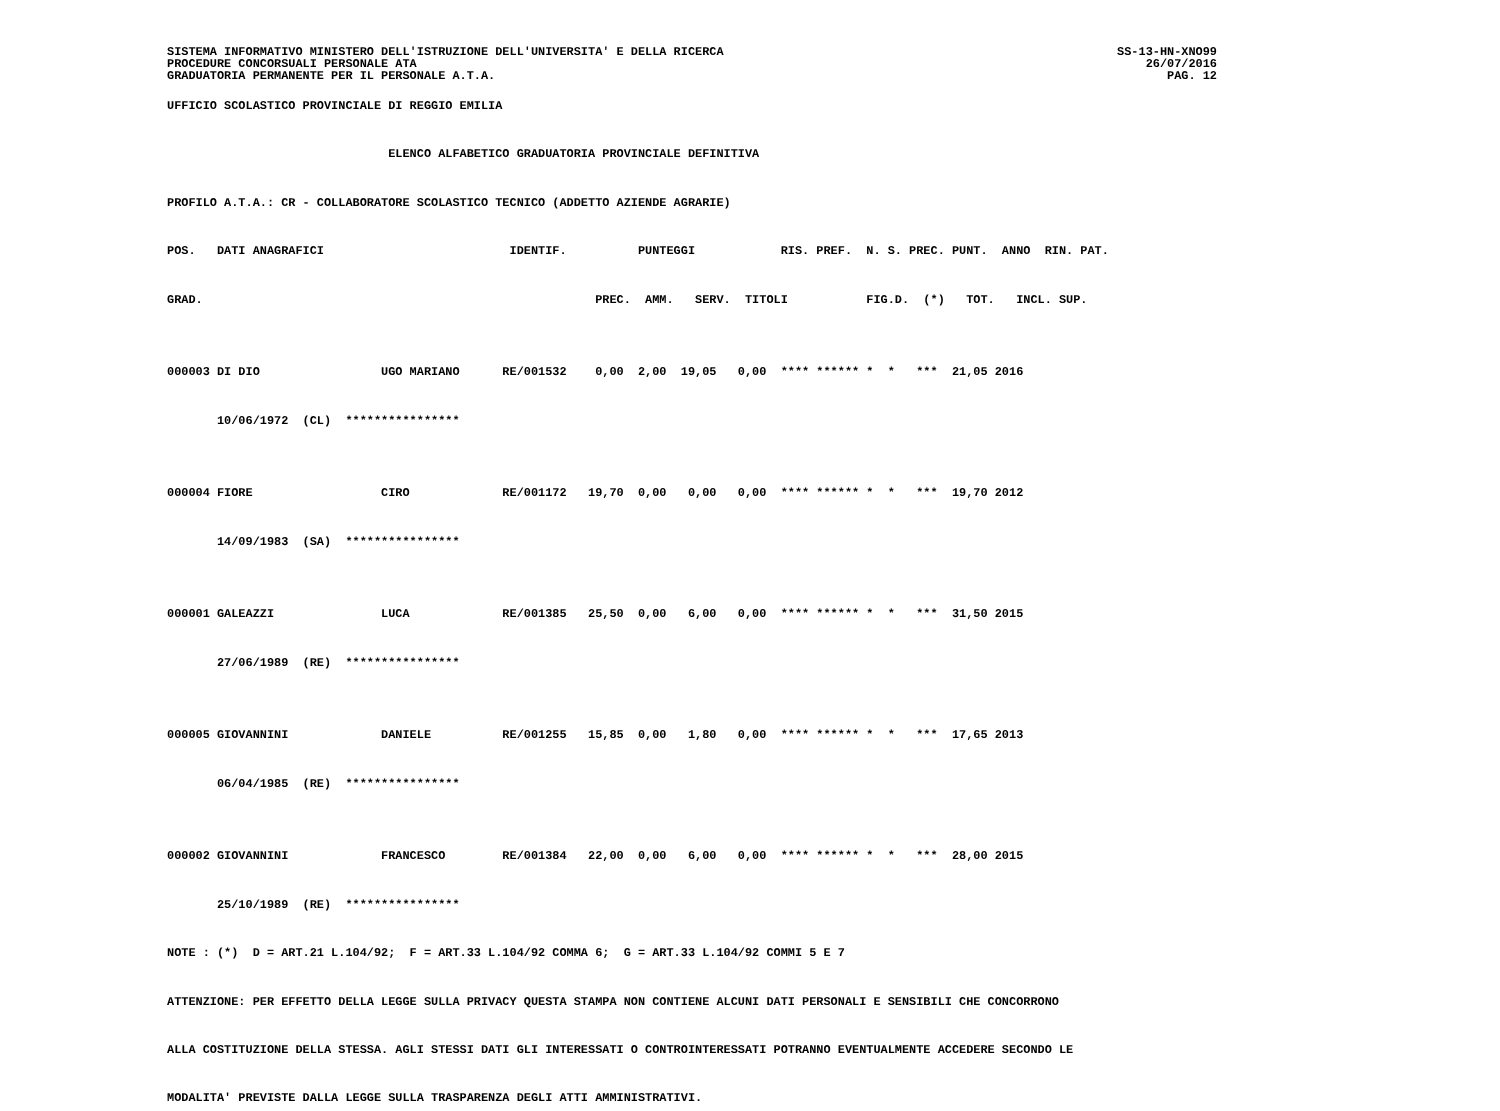SISTEMA INFORMATIVO MINISTERO DELL'ISTRUZIONE DELL'UNIVERSITA' E DELLA RICERCA
PROCEDURE CONCORSUALI PERSONALE ATA
GRADUATORIA PERMANENTE PER IL PERSONALE A.T.A.
SS-13-HN-XNO99
26/07/2016
PAG. 12
UFFICIO SCOLASTICO PROVINCIALE DI REGGIO EMILIA

                               ELENCO ALFABETICO GRADUATORIA PROVINCIALE DEFINITIVA

PROFILO A.T.A.: CR - COLLABORATORE SCOLASTICO TECNICO (ADDETTO AZIENDE AGRARIE)

POS.   DATI ANAGRAFICI                          IDENTIF.          PUNTEGGI            RIS. PREF.  N. S. PREC. PUNT.  ANNO  RIN. PAT.

GRAD.                                                       PREC.  AMM.   SERV.  TITOLI           FIG.D.  (*)   TOT.   INCL. SUP.


000003 DI DIO                 UGO MARIANO      RE/001532    0,00  2,00  19,05   0,00  **** ****** *  *   ***  21,05 2016

       10/06/1972  (CL)  ****************


000004 FIORE                  CIRO             RE/001172   19,70  0,00   0,00   0,00  **** ****** *  *   ***  19,70 2012

       14/09/1983  (SA)  ****************


000001 GALEAZZI               LUCA             RE/001385   25,50  0,00   6,00   0,00  **** ****** *  *   ***  31,50 2015

       27/06/1989  (RE)  ****************


000005 GIOVANNINI             DANIELE          RE/001255   15,85  0,00   1,80   0,00  **** ****** *  *   ***  17,65 2013

       06/04/1985  (RE)  ****************


000002 GIOVANNINI             FRANCESCO        RE/001384   22,00  0,00   6,00   0,00  **** ****** *  *   ***  28,00 2015

       25/10/1989  (RE)  ****************

NOTE : (*)  D = ART.21 L.104/92;  F = ART.33 L.104/92 COMMA 6;  G = ART.33 L.104/92 COMMI 5 E 7

ATTENZIONE: PER EFFETTO DELLA LEGGE SULLA PRIVACY QUESTA STAMPA NON CONTIENE ALCUNI DATI PERSONALI E SENSIBILI CHE CONCORRONO

ALLA COSTITUZIONE DELLA STESSA. AGLI STESSI DATI GLI INTERESSATI O CONTROINTERESSATI POTRANNO EVENTUALMENTE ACCEDERE SECONDO LE

MODALITA' PREVISTE DALLA LEGGE SULLA TRASPARENZA DEGLI ATTI AMMINISTRATIVI.